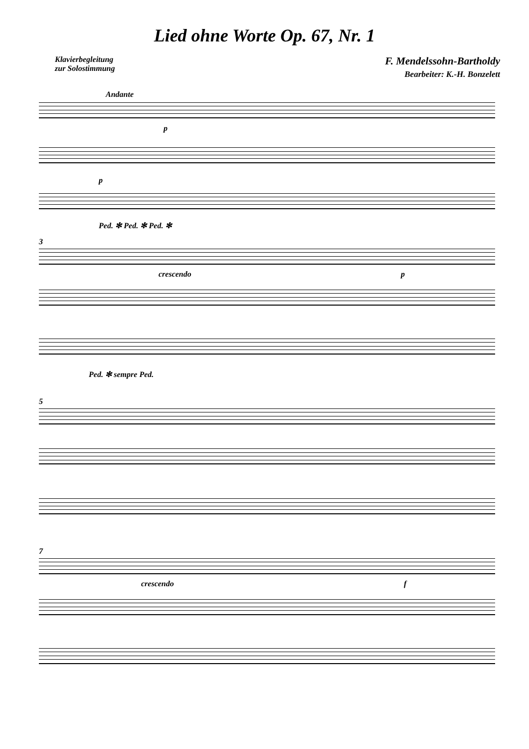Lied ohne Worte Op. 67, Nr. 1
Klavierbegleitung
zur Solostimmung
F. Mendelssohn-Bartholdy
Bearbeiter: K.-H. Bonzelett
Andante
p
p
Ped. ✻ Ped. ✻ Ped. ✻
3
crescendo p
Ped. ✻ sempre Ped.
5
7
crescendo f